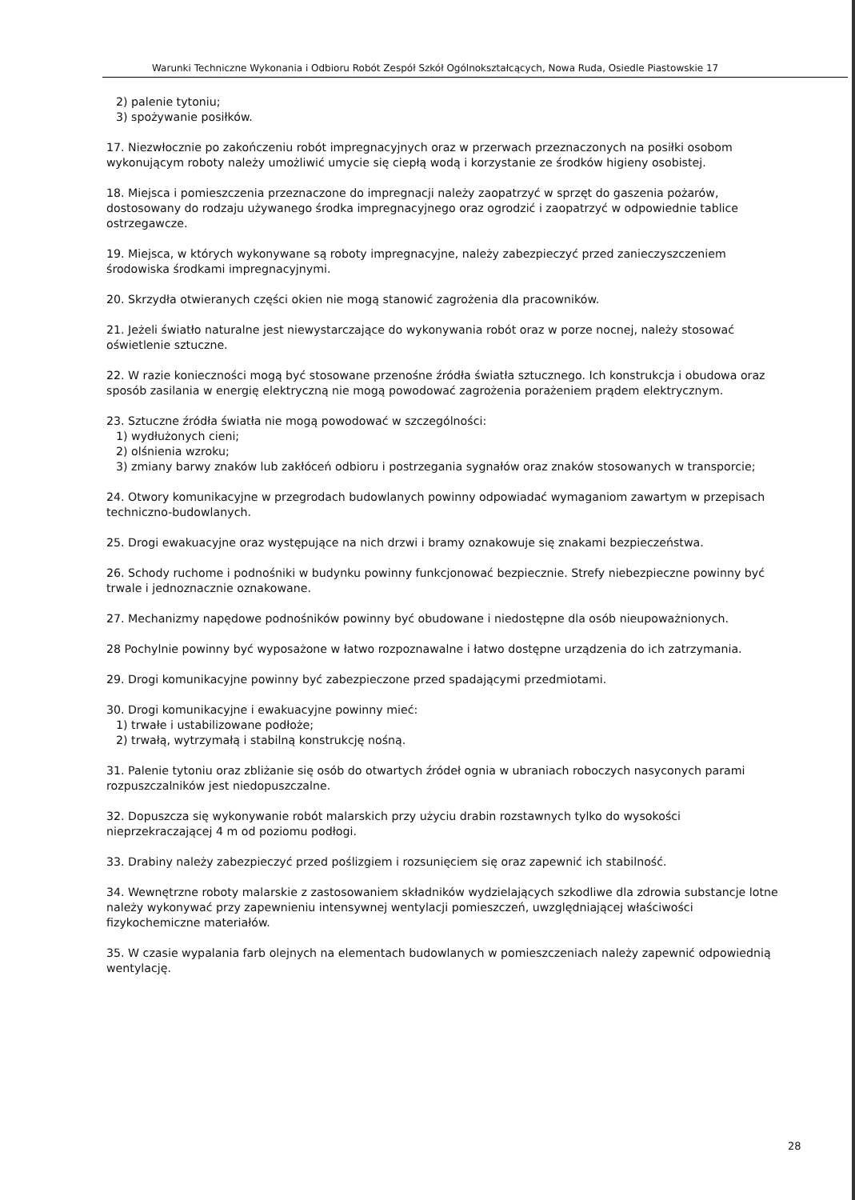Warunki Techniczne Wykonania i Odbioru Robót Zespół Szkół Ogólnokształcących, Nowa Ruda, Osiedle Piastowskie 17
2) palenie tytoniu;
3) spożywanie posiłków.
17. Niezwłocznie po zakończeniu robót impregnacyjnych oraz w przerwach przeznaczonych na posiłki osobom wykonującym roboty należy umożliwić umycie się ciepłą wodą i korzystanie ze środków higieny osobistej.
18. Miejsca i pomieszczenia przeznaczone do impregnacji należy zaopatrzyć w sprzęt do gaszenia pożarów, dostosowany do rodzaju używanego środka impregnacyjnego oraz ogrodzić i zaopatrzyć w odpowiednie tablice ostrzegawcze.
19. Miejsca, w których wykonywane są roboty impregnacyjne, należy zabezpieczyć przed zanieczyszczeniem środowiska środkami impregnacyjnymi.
20. Skrzydła otwieranych części okien nie mogą stanowić zagrożenia dla pracowników.
21. Jeżeli światło naturalne jest niewystarczające do wykonywania robót oraz w porze nocnej, należy stosować oświetlenie sztuczne.
22. W razie konieczności mogą być stosowane przenośne źródła światła sztucznego. Ich konstrukcja i obudowa oraz sposób zasilania w energię elektryczną nie mogą powodować zagrożenia porażeniem prądem elektrycznym.
23. Sztuczne źródła światła nie mogą powodować w szczególności:
1) wydłużonych cieni;
2) olśnienia wzroku;
3) zmiany barwy znaków lub zakłóceń odbioru i postrzegania sygnałów oraz znaków stosowanych w transporcie;
24. Otwory komunikacyjne w przegrodach budowlanych powinny odpowiadać wymaganiom zawartym w przepisach techniczno-budowlanych.
25. Drogi ewakuacyjne oraz występujące na nich drzwi i bramy oznakowuje się znakami bezpieczeństwa.
26. Schody ruchome i podnośniki w budynku powinny funkcjonować bezpiecznie. Strefy niebezpieczne powinny być trwale i jednoznacznie oznakowane.
27. Mechanizmy napędowe podnośników powinny być obudowane i niedostępne dla osób nieupoważnionych.
28 Pochylnie powinny być wyposażone w łatwo rozpoznawalne i łatwo dostępne urządzenia do ich zatrzymania.
29. Drogi komunikacyjne powinny być zabezpieczone przed spadającymi przedmiotami.
30. Drogi komunikacyjne i ewakuacyjne powinny mieć:
1) trwałe i ustabilizowane podłoże;
2) trwałą, wytrzymałą i stabilną konstrukcję nośną.
31. Palenie tytoniu oraz zbliżanie się osób do otwartych źródeł ognia w ubraniach roboczych nasyconych parami rozpuszczalników jest niedopuszczalne.
32. Dopuszcza się wykonywanie robót malarskich przy użyciu drabin rozstawnych tylko do wysokości nieprzekraczającej 4 m od poziomu podłogi.
33. Drabiny należy zabezpieczyć przed poślizgiem i rozsunięciem się oraz zapewnić ich stabilność.
34. Wewnętrzne roboty malarskie z zastosowaniem składników wydzielających szkodliwe dla zdrowia substancje lotne należy wykonywać przy zapewnieniu intensywnej wentylacji pomieszczeń, uwzględniającej właściwości fizykochemiczne materiałów.
35. W czasie wypalania farb olejnych na elementach budowlanych w pomieszczeniach należy zapewnić odpowiednią wentylację.
28